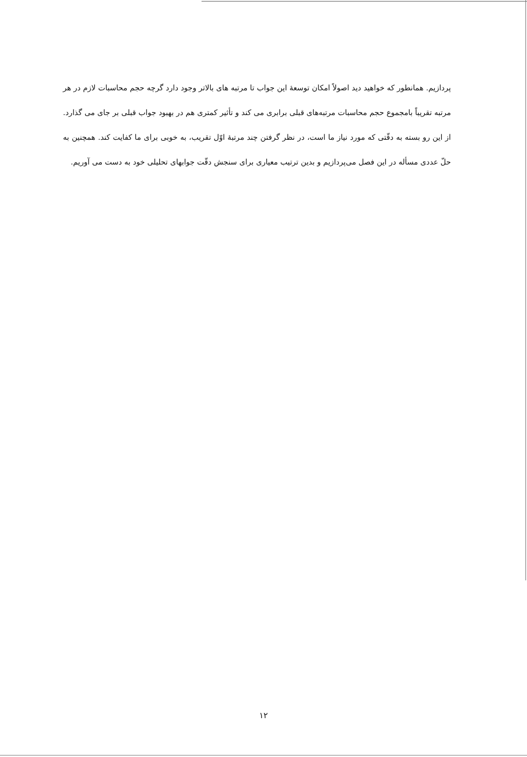پردازیم. همانطور که خواهید دید اصولاً امکان توسعهٔ این جواب تا مرتبه های بالاتر وجود دارد گرچه حجم محاسبات لازم در هر مرتبه تقریباً بامجموع حجم محاسبات مرتبه‌های قبلی برابری می کند و تأثیر کمتری هم در بهبود جواب قبلی بر جای می گذارد. از این رو بسته به دقّتی که مورد نیاز ما است، در نظر گرفتن چند مرتبهٔ اوّل تقریب، به خوبی برای ما کفایت کند. همچنین به حلّ عددی مسأله در این فصل می‌پردازیم و بدین ترتیب معیاری برای سنجش دقّت جوابهای تحلیلی خود به دست می آوریم.
۱۲